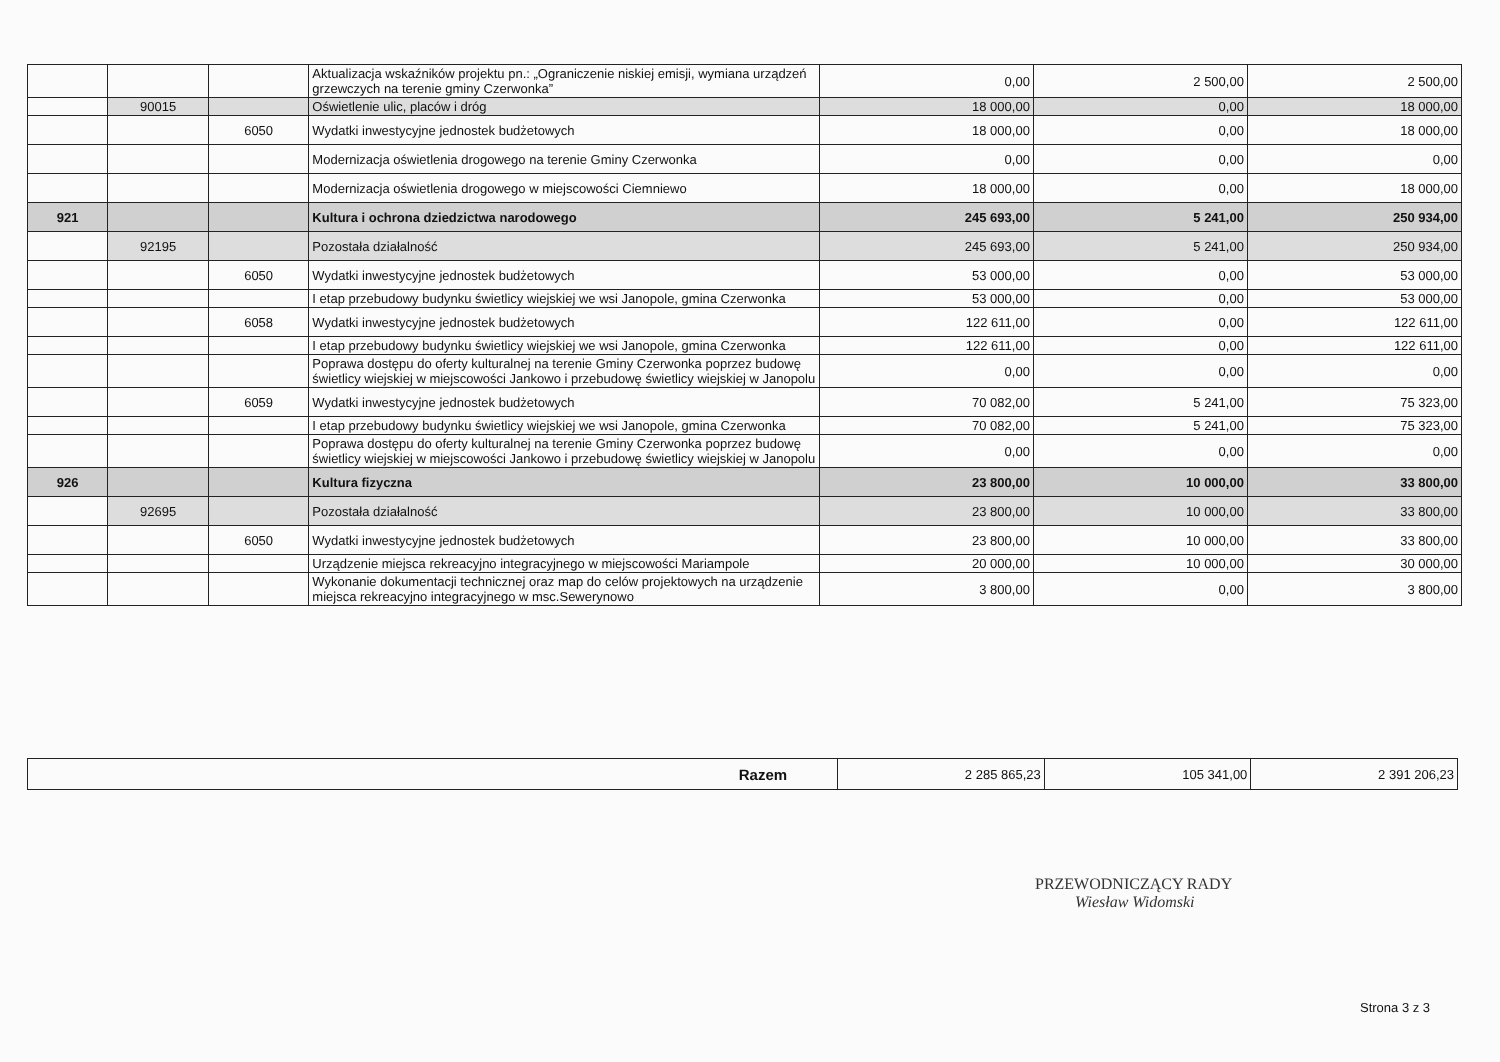| | | | Aktualizacja wskaźników projektu pn.: „Ograniczenie niskiej emisji, wymiana urządzeń grzewczych na terenie gminy Czerwonka” | 0,00 | 2 500,00 | 2 500,00 |
| | 90015 | | Oświetlenie ulic, placów i dróg | 18 000,00 | 0,00 | 18 000,00 |
| | | 6050 | Wydatki inwestycyjne jednostek budżetowych | 18 000,00 | 0,00 | 18 000,00 |
| | | | Modernizacja oświetlenia drogowego na terenie Gminy Czerwonka | 0,00 | 0,00 | 0,00 |
| | | | Modernizacja oświetlenia drogowego w miejscowości Ciemniewo | 18 000,00 | 0,00 | 18 000,00 |
| 921 | | | Kultura i ochrona dziedzictwa narodowego | 245 693,00 | 5 241,00 | 250 934,00 |
| | 92195 | | Pozostała działalność | 245 693,00 | 5 241,00 | 250 934,00 |
| | | 6050 | Wydatki inwestycyjne jednostek budżetowych | 53 000,00 | 0,00 | 53 000,00 |
| | | | I etap przebudowy budynku świetlicy wiejskiej we wsi Janopole, gmina Czerwonka | 53 000,00 | 0,00 | 53 000,00 |
| | | 6058 | Wydatki inwestycyjne jednostek budżetowych | 122 611,00 | 0,00 | 122 611,00 |
| | | | I etap przebudowy budynku świetlicy wiejskiej we wsi Janopole, gmina Czerwonka | 122 611,00 | 0,00 | 122 611,00 |
| | | | Poprawa dostępu do oferty kulturalnej na terenie Gminy Czerwonka poprzez budowę świetlicy wiejskiej w miejscowości Jankowo i przebudowę świetlicy wiejskiej w Janopolu | 0,00 | 0,00 | 0,00 |
| | | 6059 | Wydatki inwestycyjne jednostek budżetowych | 70 082,00 | 5 241,00 | 75 323,00 |
| | | | I etap przebudowy budynku świetlicy wiejskiej we wsi Janopole, gmina Czerwonka | 70 082,00 | 5 241,00 | 75 323,00 |
| | | | Poprawa dostępu do oferty kulturalnej na terenie Gminy Czerwonka poprzez budowę świetlicy wiejskiej w miejscowości Jankowo i przebudowę świetlicy wiejskiej w Janopolu | 0,00 | 0,00 | 0,00 |
| 926 | | | Kultura fizyczna | 23 800,00 | 10 000,00 | 33 800,00 |
| | 92695 | | Pozostała działalność | 23 800,00 | 10 000,00 | 33 800,00 |
| | | 6050 | Wydatki inwestycyjne jednostek budżetowych | 23 800,00 | 10 000,00 | 33 800,00 |
| | | | Urządzenie miejsca rekreacyjno integracyjnego w miejscowości Mariampole | 20 000,00 | 10 000,00 | 30 000,00 |
| | | | Wykonanie dokumentacji technicznej oraz map do celów projektowych na urządzenie miejsca rekreacyjno integracyjnego w msc.Sewerynowo | 3 800,00 | 0,00 | 3 800,00 |
| Razem | 2 285 865,23 | 105 341,00 | 2 391 206,23 |
PRZEWODNICZĄCY RADY
Wiesław Widomski
Strona 3 z 3